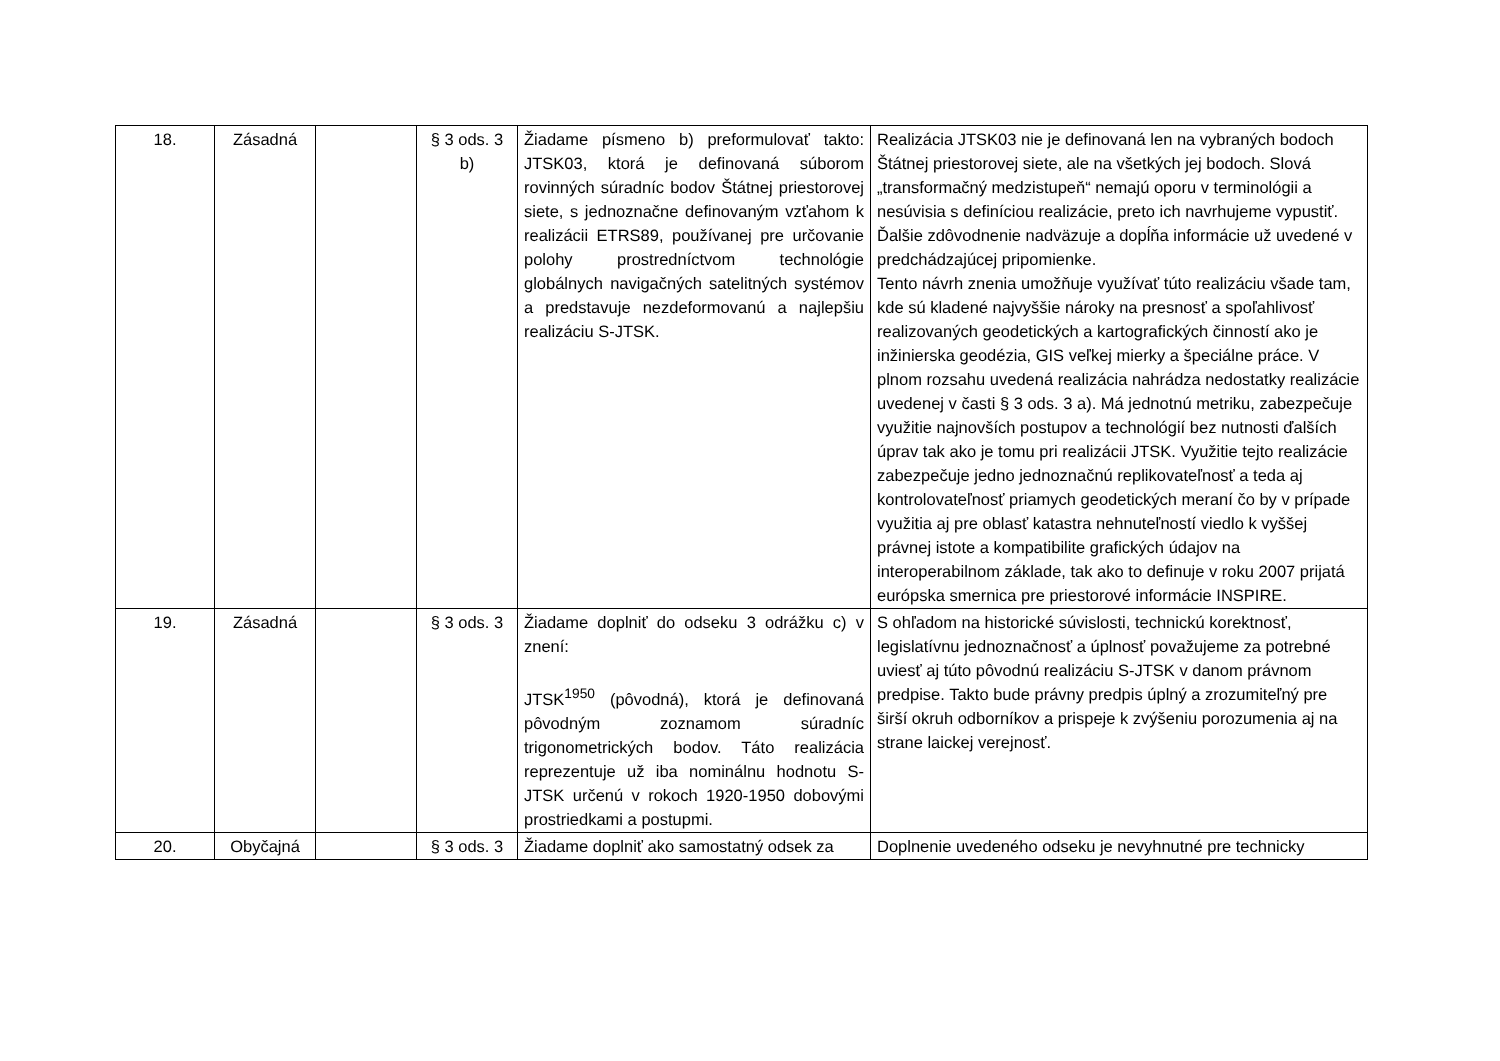| 18. | Zásadná | | § 3 ods. 3 b) | Žiadame písmeno b) preformulovať takto: JTSK03, ktorá je definovaná súborom rovinných súradníc bodov Štátnej priestorovej siete, s jednoznačne definovaným vzťahom k realizácii ETRS89, používanej pre určovanie polohy prostredníctvom technológie globálnych navigačných satelitných systémov a predstavuje nezdeformovanú a najlepšiu realizáciu S-JTSK. | Realizácia JTSK03 nie je definovaná len na vybraných bodoch Štátnej priestorovej siete, ale na všetkých jej bodoch. Slová „transformačný medzistupeň“ nemajú oporu v terminológii a nesúvisia s definíciou realizácie, preto ich navrhujeme vypustiť. Ďalšie zdôvodnenie nadväzuje a dopĺňa informácie už uvedené v predchádzajúcej pripomienke. Tento návrh znenia umožňuje využívať túto realizáciu všade tam, kde sú kladené najvyššie nároky na presnosť a spoľahlivosť realizovaných geodetických a kartografických činností ako je inžinierska geodézia, GIS veľkej mierky a špeciálne práce. V plnom rozsahu uvedená realizácia nahrádza nedostatky realizácie uvedenej v časti § 3 ods. 3 a). Má jednotnú metriku, zabezpečuje využitie najnovších postupov a technológií bez nutnosti ďalších úprav tak ako je tomu pri realizácii JTSK. Využitie tejto realizácie zabezpečuje jedno jednoznačnú replikovateľnosť a teda aj kontrolovateľnosť priamych geodetických meraní čo by v prípade využitia aj pre oblasť katastra nehnuteľností viedlo k vyššej právnej istote a kompatibilite grafických údajov na interoperabilnom základe, tak ako to definuje v roku 2007 prijatá európska smernica pre priestorové informácie INSPIRE. |
| 19. | Zásadná | | § 3 ods. 3 | Žiadame doplniť do odseku 3 odrážku c) v znení: JTSK<sup>1950</sup> (pôvodná), ktorá je definovaná pôvodným zoznamom súradníc trigonometrických bodov. Táto realizácia reprezentuje už iba nominálnu hodnotu S-JTSK určenú v rokoch 1920-1950 dobovými prostriedkami a postupmi. | S ohľadom na historické súvislosti, technickú korektnosť, legislatívnu jednoznačnosť a úplnosť považujeme za potrebné uviesť aj túto pôvodnú realizáciu S-JTSK v danom právnom predpise. Takto bude právny predpis úplný a zrozumiteľný pre širší okruh odborníkov a prispeje k zvýšeniu porozumenia aj na strane laickej verejnosť. |
| 20. | Obyčajná | | § 3 ods. 3 | Žiadame doplniť ako samostatný odsek za | Doplnenie uvedeného odseku je nevyhnutné pre technicky |